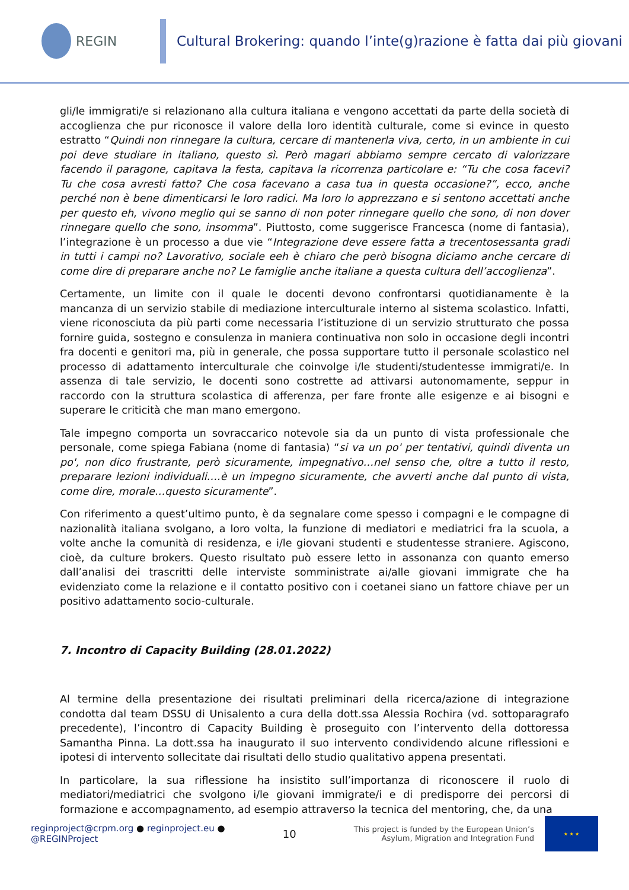REGIN
Cultural Brokering: quando l’inte(g)razione è fatta dai più giovani
gli/le immigrati/e si relazionano alla cultura italiana e vengono accettati da parte della società di accoglienza che pur riconosce il valore della loro identità culturale, come si evince in questo estratto “Quindi non rinnegare la cultura, cercare di mantenerla viva, certo, in un ambiente in cui poi deve studiare in italiano, questo sì. Però magari abbiamo sempre cercato di valorizzare facendo il paragone, capitava la festa, capitava la ricorrenza particolare e: “Tu che cosa facevi? Tu che cosa avresti fatto? Che cosa facevano a casa tua in questa occasione?”, ecco, anche perché non è bene dimenticarsi le loro radici. Ma loro lo apprezzano e si sentono accettati anche per questo eh, vivono meglio qui se sanno di non poter rinnegare quello che sono, di non dover rinnegare quello che sono, insomma”. Piuttosto, come suggerisce Francesca (nome di fantasia), l’integrazione è un processo a due vie “Integrazione deve essere fatta a trecentosessanta gradi in tutti i campi no? Lavorativo, sociale eeh è chiaro che però bisogna diciamo anche cercare di come dire di preparare anche no? Le famiglie anche italiane a questa cultura dell’accoglienza”.
Certamente, un limite con il quale le docenti devono confrontarsi quotidianamente è la mancanza di un servizio stabile di mediazione interculturale interno al sistema scolastico. Infatti, viene riconosciuta da più parti come necessaria l’istituzione di un servizio strutturato che possa fornire guida, sostegno e consulenza in maniera continuativa non solo in occasione degli incontri fra docenti e genitori ma, più in generale, che possa supportare tutto il personale scolastico nel processo di adattamento interculturale che coinvolge i/le studenti/studentesse immigrati/e. In assenza di tale servizio, le docenti sono costrette ad attivarsi autonomamente, seppur in raccordo con la struttura scolastica di afferenza, per fare fronte alle esigenze e ai bisogni e superare le criticità che man mano emergono.
Tale impegno comporta un sovraccarico notevole sia da un punto di vista professionale che personale, come spiega Fabiana (nome di fantasia) “si va un po' per tentativi, quindi diventa un po', non dico frustrante, però sicuramente, impegnativo…nel senso che, oltre a tutto il resto, preparare lezioni individuali….è un impegno sicuramente, che avverti anche dal punto di vista, come dire, morale…questo sicuramente”.
Con riferimento a quest’ultimo punto, è da segnalare come spesso i compagni e le compagne di nazionalità italiana svolgano, a loro volta, la funzione di mediatori e mediatrici fra la scuola, a volte anche la comunità di residenza, e i/le giovani studenti e studentesse straniere. Agiscono, cioè, da culture brokers. Questo risultato può essere letto in assonanza con quanto emerso dall’analisi dei trascritti delle interviste somministrate ai/alle giovani immigrate che ha evidenziato come la relazione e il contatto positivo con i coetanei siano un fattore chiave per un positivo adattamento socio-culturale.
7. Incontro di Capacity Building (28.01.2022)
Al termine della presentazione dei risultati preliminari della ricerca/azione di integrazione condotta dal team DSSU di Unisalento a cura della dott.ssa Alessia Rochira (vd. sottoparagrafo precedente), l’incontro di Capacity Building è proseguito con l’intervento della dottoressa Samantha Pinna. La dott.ssa ha inaugurato il suo intervento condividendo alcune riflessioni e ipotesi di intervento sollecitate dai risultati dello studio qualitativo appena presentati.
In particolare, la sua riflessione ha insistito sull’importanza di riconoscere il ruolo di mediatori/mediatrici che svolgono i/le giovani immigrate/i e di predisporre dei percorsi di formazione e accompagnamento, ad esempio attraverso la tecnica del mentoring, che, da una
reginproject@crpm.org ● reginproject.eu ● @REGINProject
10
This project is funded by the European Union’s
Asylum, Migration and Integration Fund
★ ★ ★